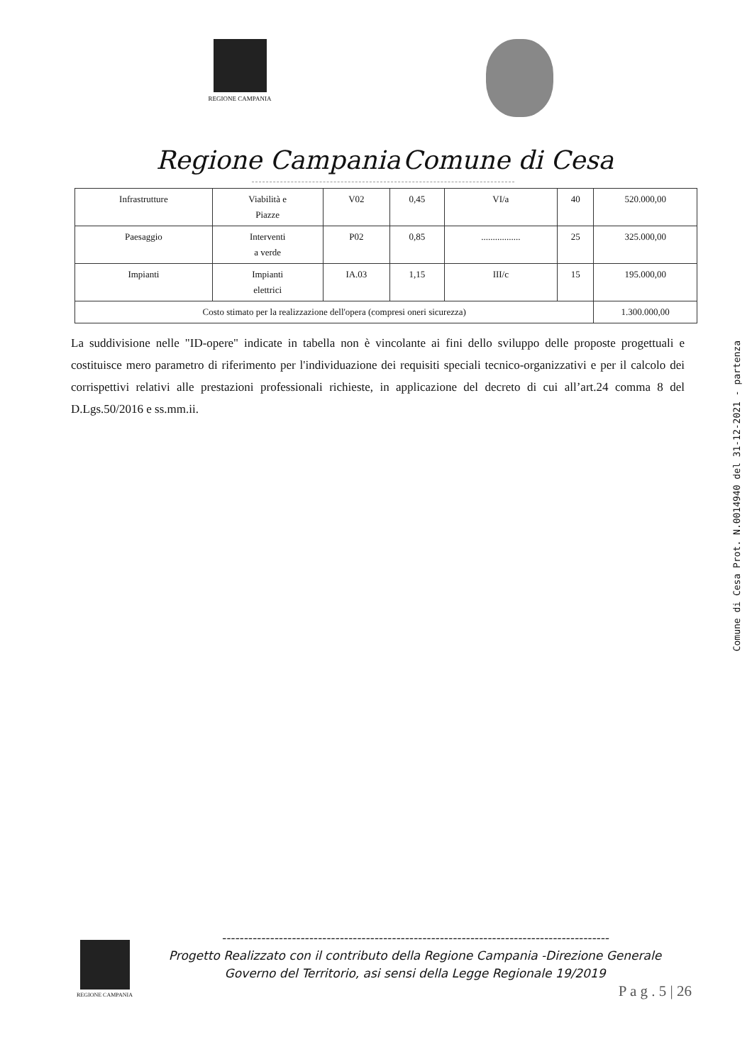REGIONE CAMPANIA
Regione Campania Comune di Cesa
| Infrastrutture | Viabilità e Piazze | V02 | 0,45 | VI/a | 40 | 520.000,00 |
| Paesaggio | Interventi a verde | P02 | 0,85 | ................. | 25 | 325.000,00 |
| Impianti | Impianti elettrici | IA.03 | 1,15 | III/c | 15 | 195.000,00 |
| Costo stimato per la realizzazione dell'opera (compresi oneri sicurezza) | | | | | | 1.300.000,00 |
La suddivisione nelle "ID-opere" indicate in tabella non è vincolante ai fini dello sviluppo delle proposte progettuali e costituisce mero parametro di riferimento per l'individuazione dei requisiti speciali tecnico-organizzativi e per il calcolo dei corrispettivi relativi alle prestazioni professionali richieste, in applicazione del decreto di cui all’art.24 comma 8 del D.Lgs.50/2016 e ss.mm.ii.
Comune di Cesa Prot. N.0014940 del 31-12-2021 - partenza
REGIONE CAMPANIA
-----------------------------------------------------------------------------------------
Progetto Realizzato con il contributo della Regione Campania -Direzione Generale
Governo del Territorio, asi sensi della Legge Regionale 19/2019
P a g . 5 | 26